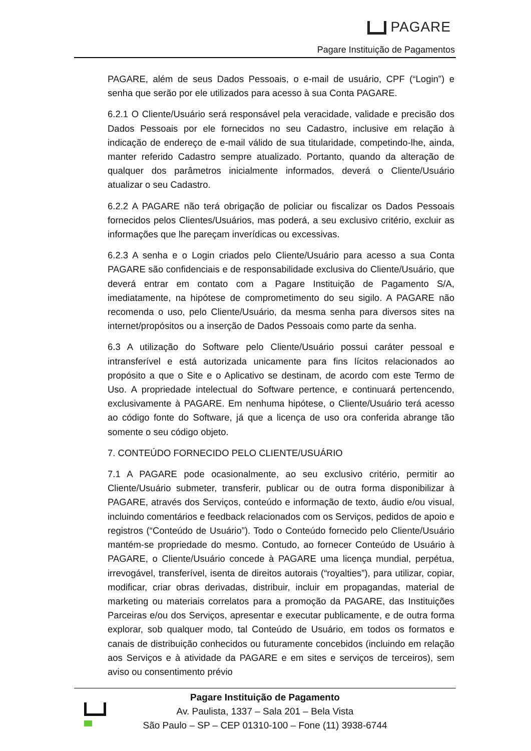PAGARE
Pagare Instituição de Pagamentos
PAGARE, além de seus Dados Pessoais, o e-mail de usuário, CPF (“Login”) e senha que serão por ele utilizados para acesso à sua Conta PAGARE.
6.2.1 O Cliente/Usuário será responsável pela veracidade, validade e precisão dos Dados Pessoais por ele fornecidos no seu Cadastro, inclusive em relação à indicação de endereço de e-mail válido de sua titularidade, competindo-lhe, ainda, manter referido Cadastro sempre atualizado. Portanto, quando da alteração de qualquer dos parâmetros inicialmente informados, deverá o Cliente/Usuário atualizar o seu Cadastro.
6.2.2 A PAGARE não terá obrigação de policiar ou fiscalizar os Dados Pessoais fornecidos pelos Clientes/Usuários, mas poderá, a seu exclusivo critério, excluir as informações que lhe pareçam inverídicas ou excessivas.
6.2.3 A senha e o Login criados pelo Cliente/Usuário para acesso a sua Conta PAGARE são confidenciais e de responsabilidade exclusiva do Cliente/Usuário, que deverá entrar em contato com a Pagare Instituição de Pagamento S/A, imediatamente, na hipótese de comprometimento do seu sigilo. A PAGARE não recomenda o uso, pelo Cliente/Usuário, da mesma senha para diversos sites na internet/propósitos ou a inserção de Dados Pessoais como parte da senha.
6.3 A utilização do Software pelo Cliente/Usuário possui caráter pessoal e intransferível e está autorizada unicamente para fins lícitos relacionados ao propósito a que o Site e o Aplicativo se destinam, de acordo com este Termo de Uso. A propriedade intelectual do Software pertence, e continuará pertencendo, exclusivamente à PAGARE. Em nenhuma hipótese, o Cliente/Usuário terá acesso ao código fonte do Software, já que a licença de uso ora conferida abrange tão somente o seu código objeto.
7. CONTEÚDO FORNECIDO PELO CLIENTE/USUÁRIO
7.1 A PAGARE pode ocasionalmente, ao seu exclusivo critério, permitir ao Cliente/Usuário submeter, transferir, publicar ou de outra forma disponibilizar à PAGARE, através dos Serviços, conteúdo e informação de texto, áudio e/ou visual, incluindo comentários e feedback relacionados com os Serviços, pedidos de apoio e registros (“Conteúdo de Usuário”). Todo o Conteúdo fornecido pelo Cliente/Usuário mantém-se propriedade do mesmo. Contudo, ao fornecer Conteúdo de Usuário à PAGARE, o Cliente/Usuário concede à PAGARE uma licença mundial, perpétua, irrevogável, transferível, isenta de direitos autorais (“royalties”), para utilizar, copiar, modificar, criar obras derivadas, distribuir, incluir em propagandas, material de marketing ou materiais correlatos para a promoção da PAGARE, das Instituições Parceiras e/ou dos Serviços, apresentar e executar publicamente, e de outra forma explorar, sob qualquer modo, tal Conteúdo de Usuário, em todos os formatos e canais de distribuição conhecidos ou futuramente concebidos (incluindo em relação aos Serviços e à atividade da PAGARE e em sites e serviços de terceiros), sem aviso ou consentimento prévio
Pagare Instituição de Pagamento
Av. Paulista, 1337 – Sala 201 – Bela Vista
São Paulo – SP – CEP 01310-100 – Fone (11) 3938-6744